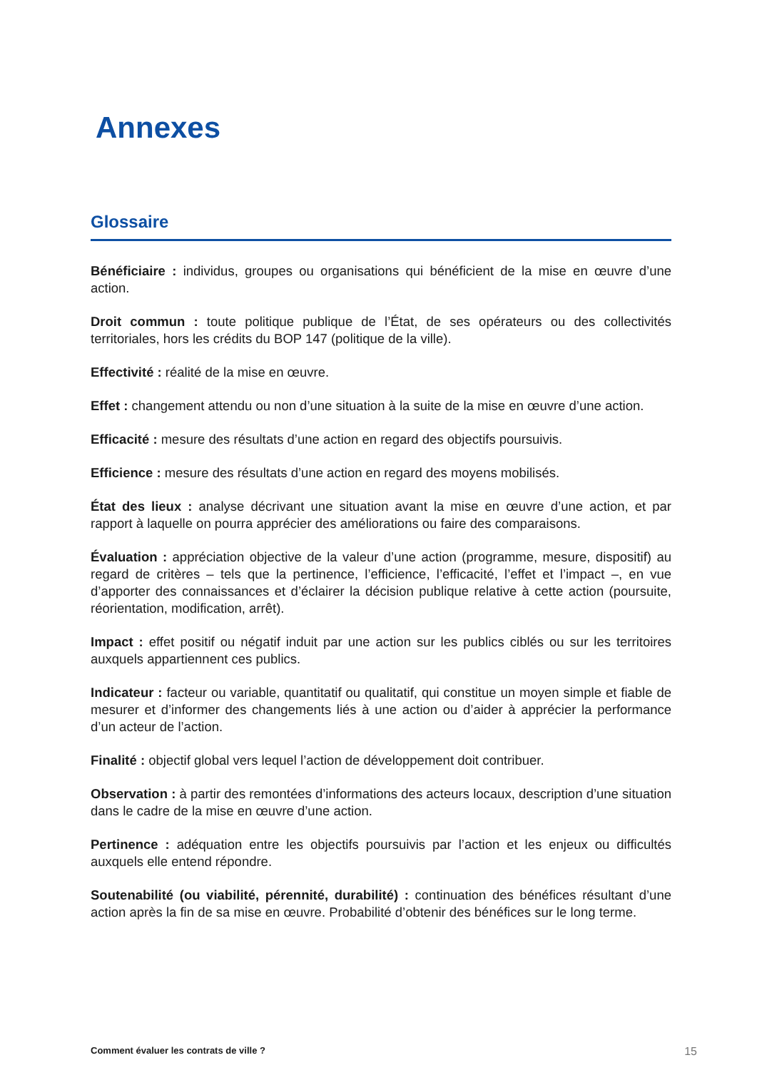Annexes
Glossaire
Bénéficiaire : individus, groupes ou organisations qui bénéficient de la mise en œuvre d’une action.
Droit commun : toute politique publique de l’État, de ses opérateurs ou des collectivités territoriales, hors les crédits du BOP 147 (politique de la ville).
Effectivité : réalité de la mise en œuvre.
Effet : changement attendu ou non d’une situation à la suite de la mise en œuvre d’une action.
Efficacité : mesure des résultats d’une action en regard des objectifs poursuivis.
Efficience : mesure des résultats d’une action en regard des moyens mobilisés.
État des lieux : analyse décrivant une situation avant la mise en œuvre d’une action, et par rapport à laquelle on pourra apprécier des améliorations ou faire des comparaisons.
Évaluation : appréciation objective de la valeur d’une action (programme, mesure, dispositif) au regard de critères – tels que la pertinence, l’efficience, l’efficacité, l’effet et l’impact –, en vue d’apporter des connaissances et d’éclairer la décision publique relative à cette action (poursuite, réorientation, modification, arrêt).
Impact : effet positif ou négatif induit par une action sur les publics ciblés ou sur les territoires auxquels appartiennent ces publics.
Indicateur : facteur ou variable, quantitatif ou qualitatif, qui constitue un moyen simple et fiable de mesurer et d’informer des changements liés à une action ou d’aider à apprécier la performance d’un acteur de l’action.
Finalité : objectif global vers lequel l’action de développement doit contribuer.
Observation : à partir des remontées d’informations des acteurs locaux, description d’une situation dans le cadre de la mise en œuvre d’une action.
Pertinence : adéquation entre les objectifs poursuivis par l’action et les enjeux ou difficultés auxquels elle entend répondre.
Soutenabilité (ou viabilité, pérennité, durabilité) : continuation des bénéfices résultant d’une action après la fin de sa mise en œuvre. Probabilité d’obtenir des bénéfices sur le long terme.
Comment évaluer les contrats de ville ? 15